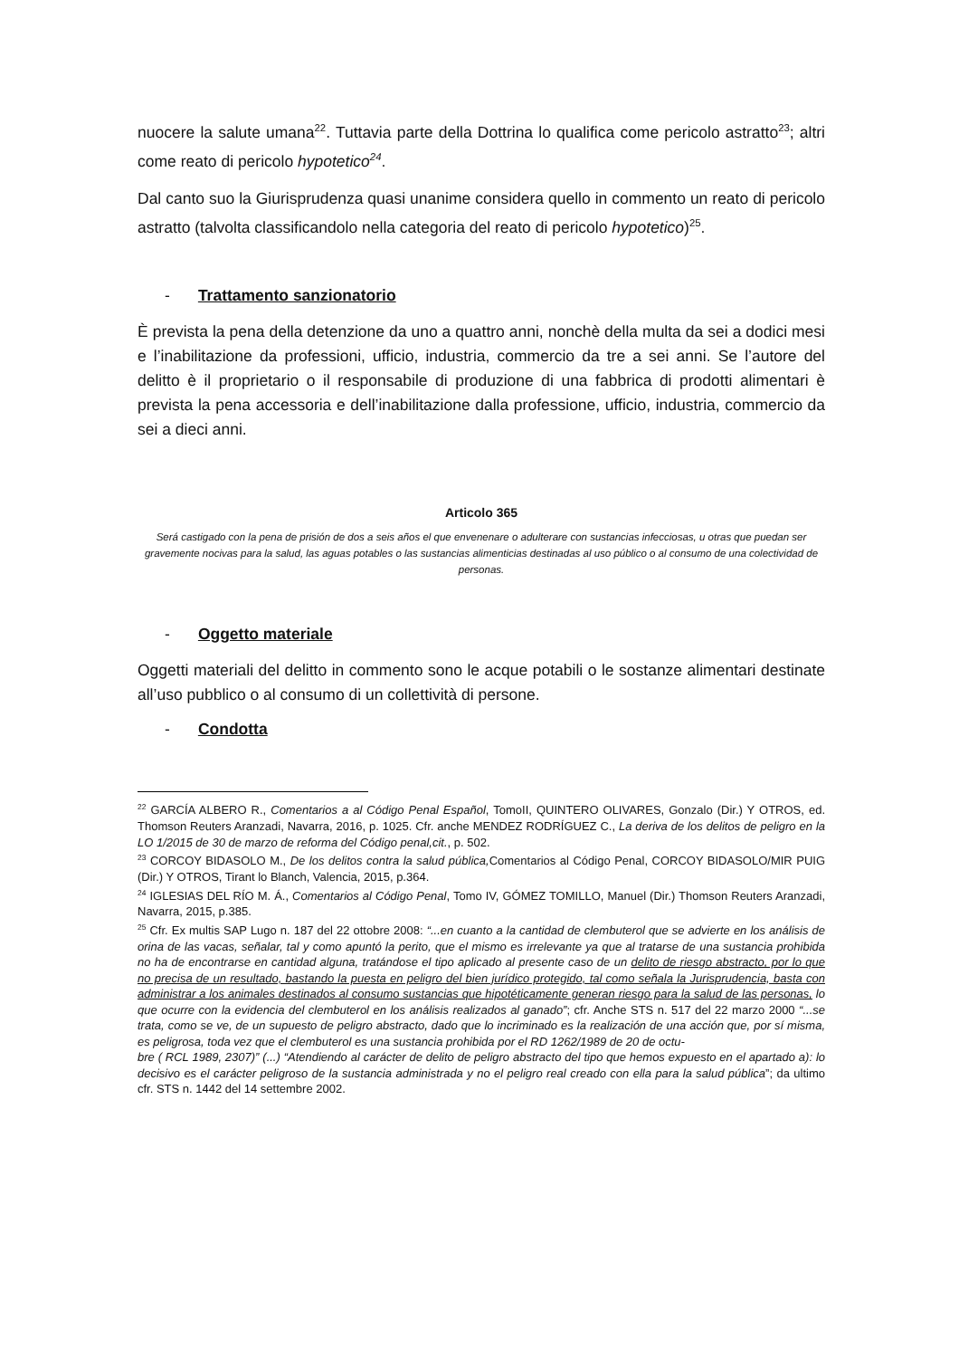nuocere la salute umana<sup>22</sup>. Tuttavia parte della Dottrina lo qualifica come pericolo astratto<sup>23</sup>; altri come reato di pericolo hypotetico<sup>24</sup>.
Dal canto suo la Giurisprudenza quasi unanime considera quello in commento un reato di pericolo astratto (talvolta classificandolo nella categoria del reato di pericolo hypotetico)<sup>25</sup>.
- Trattamento sanzionatorio
È prevista la pena della detenzione da uno a quattro anni, nonchè della multa da sei a dodici mesi e l’inabilitazione da professioni, ufficio, industria, commercio da tre a sei anni. Se l’autore del delitto è il proprietario o il responsabile di produzione di una fabbrica di prodotti alimentari è prevista la pena accessoria e dell’inabilitazione dalla professione, ufficio, industria, commercio da sei a dieci anni.
Articolo 365
Será castigado con la pena de prisión de dos a seis años el que envenenare o adulterare con sustancias infecciosas, u otras que puedan ser gravemente nocivas para la salud, las aguas potables o las sustancias alimenticias destinadas al uso público o al consumo de una colectividad de personas.
- Oggetto materiale
Oggetti materiali del delitto in commento sono le acque potabili o le sostanze alimentari destinate all’uso pubblico o al consumo di un collettività di persone.
- Condotta
<sup>22</sup> GARCÍA ALBERO R., Comentarios a al Código Penal Español, TomoII, QUINTERO OLIVARES, Gonzalo (Dir.) Y OTROS, ed. Thomson Reuters Aranzadi, Navarra, 2016, p. 1025. Cfr. anche MENDEZ RODRÍGUEZ C., La deriva de los delitos de peligro en la LO 1/2015 de 30 de marzo de reforma del Código penal,cit., p. 502.
<sup>23</sup> CORCOY BIDASOLO M., De los delitos contra la salud pública, Comentarios al Código Penal, CORCOY BIDASOLO/MIR PUIG (Dir.) Y OTROS, Tirant lo Blanch, Valencia, 2015, p.364.
<sup>24</sup> IGLESIAS DEL RÍO M. Á., Comentarios al Código Penal, Tomo IV, GÓMEZ TOMILLO, Manuel (Dir.) Thomson Reuters Aranzadi, Navarra, 2015, p.385.
<sup>25</sup> Cfr. Ex multis SAP Lugo n. 187 del 22 ottobre 2008: “...en cuanto a la cantidad de clembuterol que se advierte en los análisis de orina de las vacas, señalar, tal y como apuntó la perito, que el mismo es irrelevante ya que al tratarse de una sustancia prohibida no ha de encontrarse en cantidad alguna, tratándose el tipo aplicado al presente caso de un delito de riesgo abstracto, por lo que no precisa de un resultado, bastando la puesta en peligro del bien jurídico protegido, tal como señala la Jurisprudencia, basta con administrar a los animales destinados al consumo sustancias que hipotéticamente generan riesgo para la salud de las personas, lo que ocurre con la evidencia del clembuterol en los análisis realizados al ganado”; cfr. Anche STS n. 517 del 22 marzo 2000 “...se trata, como se ve, de un supuesto de peligro abstracto, dado que lo incriminado es la realización de una acción que, por sí misma, es peligrosa, toda vez que el clembuterol es una sustancia prohibida por el RD 1262/1989 de 20 de octu-
bre ( RCL 1989, 2307)” (...) “Atendiendo al carácter de delito de peligro abstracto del tipo que hemos expuesto en el apartado a): lo decisivo es el carácter peligroso de la sustancia administrada y no el peligro real creado con ella para la salud pública”; da ultimo cfr. STS n. 1442 del 14 settembre 2002.